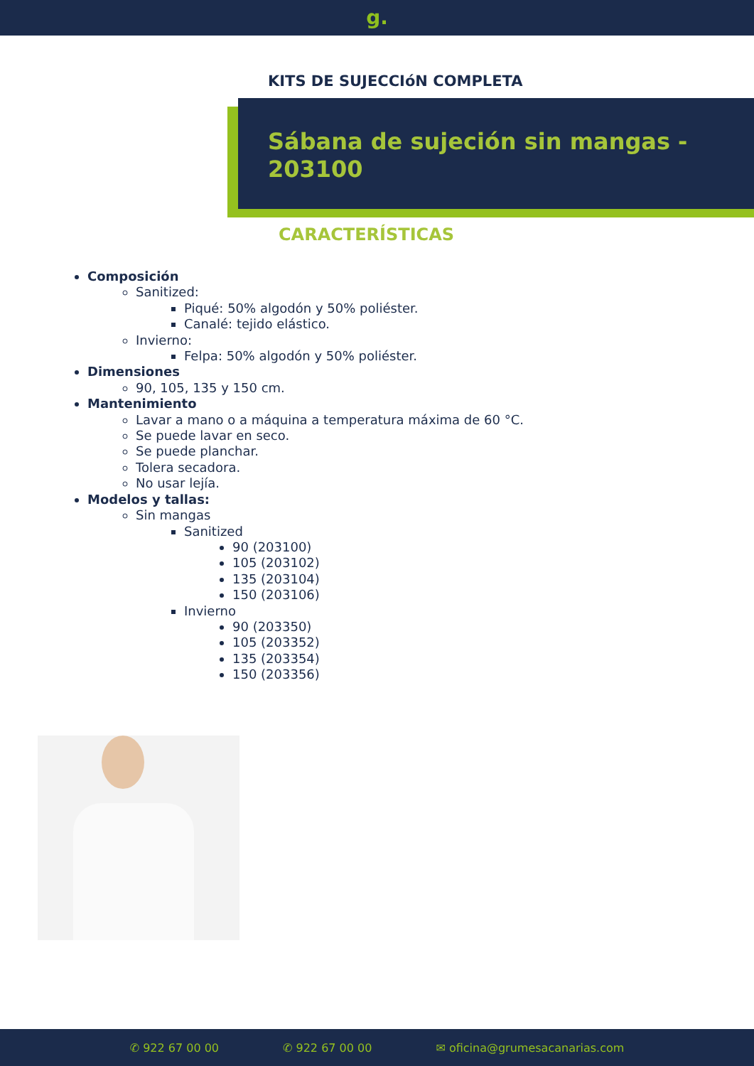g.
KITS DE SUJECCIóN COMPLETA
Sábana de sujeción sin mangas - 203100
CARACTERÍSTICAS
Composición
Sanitized:
Piqué: 50% algodón y 50% poliéster.
Canalé: tejido elástico.
Invierno:
Felpa: 50% algodón y 50% poliéster.
Dimensiones
90, 105, 135 y 150 cm.
Mantenimiento
Lavar a mano o a máquina a temperatura máxima de 60 °C.
Se puede lavar en seco.
Se puede planchar.
Tolera secadora.
No usar lejía.
Modelos y tallas:
Sin mangas
Sanitized
90 (203100)
105 (203102)
135 (203104)
150 (203106)
Invierno
90 (203350)
105 (203352)
135 (203354)
150 (203356)
✆ 922 67 00 00 ✆ 922 67 00 00 ✉ oficina@grumesacanarias.com